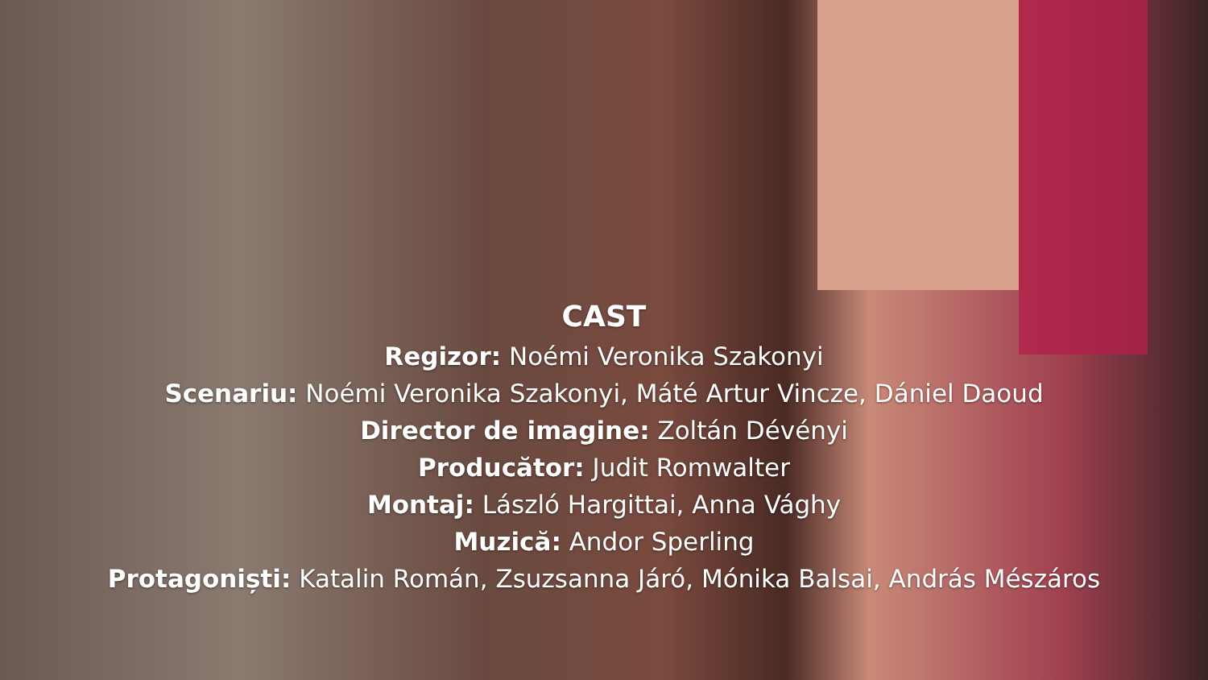CAST
Regizor: Noémi Veronika Szakonyi
Scenariu: Noémi Veronika Szakonyi, Máté Artur Vincze, Dániel Daoud
Director de imagine: Zoltán Dévényi
Producător: Judit Romwalter
Montaj: László Hargittai, Anna Vághy
Muzică: Andor Sperling
Protagoniști: Katalin Román, Zsuzsanna Járó, Mónika Balsai, András Mészáros